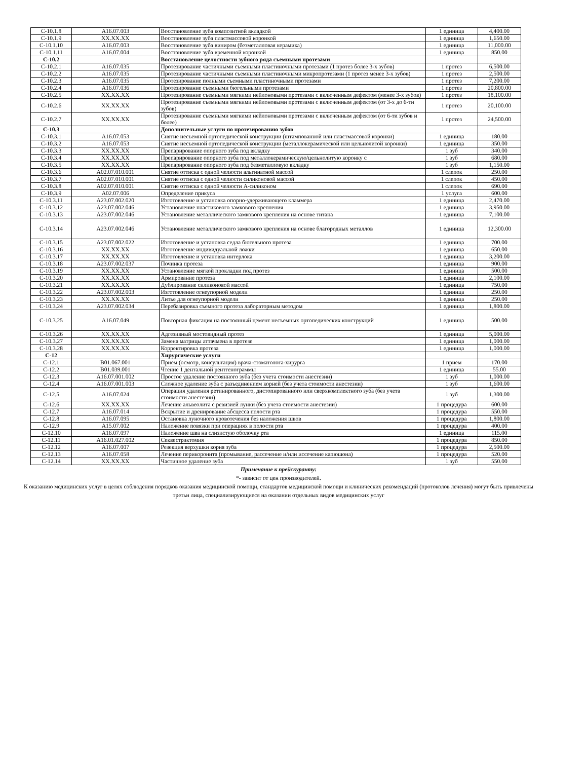| С-10.1.8 | A16.07.003 | Восстановление зуба композитной вкладкой | 1 единица | 4,400.00 |
| С-10.1.9 | XX.XX.XX | Восстановление зуба пластмассовой коронкой | 1 единица | 1,650.00 |
| С-10.1.10 | A16.07.003 | Восстановление зуба виниром (безметалловая керамика) | 1 единица | 11,000.00 |
| С-10.1.11 | A16.07.004 | Восстановление зуба временной коронкой | 1 единица | 850.00 |
| С-10.2 | | Восстановление целостности зубного ряда съемными протезами | | |
| С-10.2.1 | A16.07.035 | Протезирование частичными съемными пластиночными протезами (1 протез более 3-х зубов) | 1 протез | 6,500.00 |
| С-10.2.2 | A16.07.035 | Протезирование частичными съемными пластиночными микропротезами (1 протез менее 3-х зубов) | 1 протез | 2,500.00 |
| С-10.2.3 | A16.07.035 | Протезирование полными съемными пластиночными протезами | 1 протез | 7,200.00 |
| С-10.2.4 | A16.07.036 | Протезирование съемными бюгельными протезами | 1 протез | 20,800.00 |
| С-10.2.5 | XX.XX.XX | Протезирование съемными мягкими нейлоновыми протезами с включенным дефектом (менее 3-х зубов) | 1 протез | 18,100.00 |
| С-10.2.6 | XX.XX.XX | Протезирование съемными мягкими нейлоновыми протезами с включенным дефектом (от 3-х до 6-ти зубов) | 1 протез | 20,100.00 |
| С-10.2.7 | XX.XX.XX | Протезирование съемными мягкими нейлоновыми протезами с включенным дефектом (от 6-ти зубов и более) | 1 протез | 24,500.00 |
| С-10.3 | | Дополнительные услуги по протезированию зубов | | |
| С-10.3.1 | A16.07.053 | Снятие несъемной ортопедической конструкции (штампованной или пластмассовой коронки) | 1 единица | 180.00 |
| С-10.3.2 | A16.07.053 | Снятие несъемной ортопедической конструкции (металлокерамической или цельнолитой коронки) | 1 единица | 350.00 |
| С-10.3.3 | XX.XX.XX | Препарирование опорного зуба под вкладку | 1 зуб | 340.00 |
| С-10.3.4 | XX.XX.XX | Препарирование опорного зуба под металлокерамическую/цельнолитую коронку с | 1 зуб | 680.00 |
| С-10.3.5 | XX.XX.XX | Препарирование опорного зуба под безметалловую вкладку | 1 зуб | 1,150.00 |
| С-10.3.6 | A02.07.010.001 | Снятие оттиска с одной челюсти альгинатной массой | 1 слепок | 250.00 |
| С-10.3.7 | A02.07.010.001 | Снятие оттиска с одной челюсти силиконовой массой | 1 слепок | 450.00 |
| С-10.3.8 | A02.07.010.001 | Снятие оттиска с одной челюсти А-силиконом | 1 слепок | 690.00 |
| С-10.3.9 | A02.07.006 | Определение прикуса | 1 услуга | 600.00 |
| С-10.3.11 | A23.07.002.020 | Изготовление и установка опорно-удерживающего кламмера | 1 единица | 2,470.00 |
| С-10.3.12 | A23.07.002.046 | Установление пластикового замкового крепления | 1 единица | 3,950.00 |
| С-10.3.13 | A23.07.002.046 | Установление металлического замкового крепления на основе титана | 1 единица | 7,100.00 |
| С-10.3.14 | A23.07.002.046 | Установление металлического замкового крепления на основе благородных металлов | 1 единица | 12,300.00 |
| С-10.3.15 | A23.07.002.022 | Изготовление и установка седла бюгельного протеза | 1 единица | 700.00 |
| С-10.3.16 | XX.XX.XX | Изготовление индивидуальной ложки | 1 единица | 650.00 |
| С-10.3.17 | XX.XX.XX | Изготовление и установка интерлока | 1 единица | 3,200.00 |
| С-10.3.18 | A23.07.002.037 | Починка протеза | 1 единица | 900.00 |
| С-10.3.19 | XX.XX.XX | Установление мягкой прокладки под протез | 1 единица | 500.00 |
| С-10.3.20 | XX.XX.XX | Армирование протеза | 1 единица | 2,100.00 |
| С-10.3.21 | XX.XX.XX | Дублирование силиконовой массой | 1 единица | 750.00 |
| С-10.3.22 | A23.07.002.003 | Изготовление огнеупорной модели | 1 единица | 250.00 |
| С-10.3.23 | XX.XX.XX | Литье для огнеупорной модели | 1 единица | 250.00 |
| С-10.3.24 | A23.07.002.034 | Перебазировка съемного протеза лабораторным методом | 1 единица | 1,800.00 |
| С-10.3.25 | A16.07.049 | Повторная фиксация на постоянный цемент несъемных ортопедических конструкций | 1 единица | 500.00 |
| С-10.3.26 | XX.XX.XX | Адгезивный мостовидный протез | 1 единица | 5,000.00 |
| С-10.3.27 | XX.XX.XX | Замена матрицы аттачмена в протезе | 1 единица | 1,000.00 |
| С-10.3.28 | XX.XX.XX | Корректировка протеза | 1 единица | 1,000.00 |
| С-12 | | Хирургические услуги | | |
| С-12.1 | B01.067.001 | Прием (осмотр, консультация) врача-стоматолога-хирурга | 1 прием | 170.00 |
| С-12.2 | B01.039.001 | Чтение 1 дентальной рентгенограммы | 1 единица | 55.00 |
| С-12.3 | A16.07.001.002 | Простое удаление постоянного зуба (без учета стоимости анестезии) | 1 зуб | 1,000.00 |
| С-12.4 | A16.07.001.003 | Сложное удаление зуба с разъединением корней (без учета стоимости анестезии) | 1 зуб | 1,600.00 |
| С-12.5 | A16.07.024 | Операция удаления ретинированного, дистопированного или сверхкомплектного зуба (без учета стоимости анестезии) | 1 зуб | 1,300.00 |
| С-12.6 | XX.XX.XX | Лечение альвеолита с ревизией лунки (без учета стоимости анестезии) | 1 процедура | 600.00 |
| С-12.7 | A16.07.014 | Вскрытие и дренирование абсцесса полости рта | 1 процедура | 550.00 |
| С-12.8 | A16.07.095 | Остановка луночного кровотечения без наложения швов | 1 процедура | 1,800.00 |
| С-12.9 | A15.07.002 | Наложение повязки при операциях в полости рта | 1 процедура | 400.00 |
| С-12.10 | A16.07.097 | Наложение шва на слизистую оболочку рта | 1 единица | 115.00 |
| С-12.11 | A16.01.027.002 | Секвестрэктомия | 1 процедура | 850.00 |
| С-12.12 | A16.07.007 | Резекция верхушки корня зуба | 1 процедура | 2,500.00 |
| С-12.13 | A16.07.058 | Лечение перикоронита (промывание, рассечение и/или иссечение капюшона) | 1 процедура | 520.00 |
| С-12.14 | XX.XX.XX | Частичное удаление зуба | 1 зуб | 550.00 |
Примечание к прейскуранту:
*- зависит от цен производителей.
К оказанию медицинских услуг в целях соблюдения порядков оказания медицинской помощи, стандартов медицинской помощи и клинических рекомендаций (протоколов лечения) могут быть привлечены третьи лица, специализирующиеся на оказании отдельных видов медицинских услуг